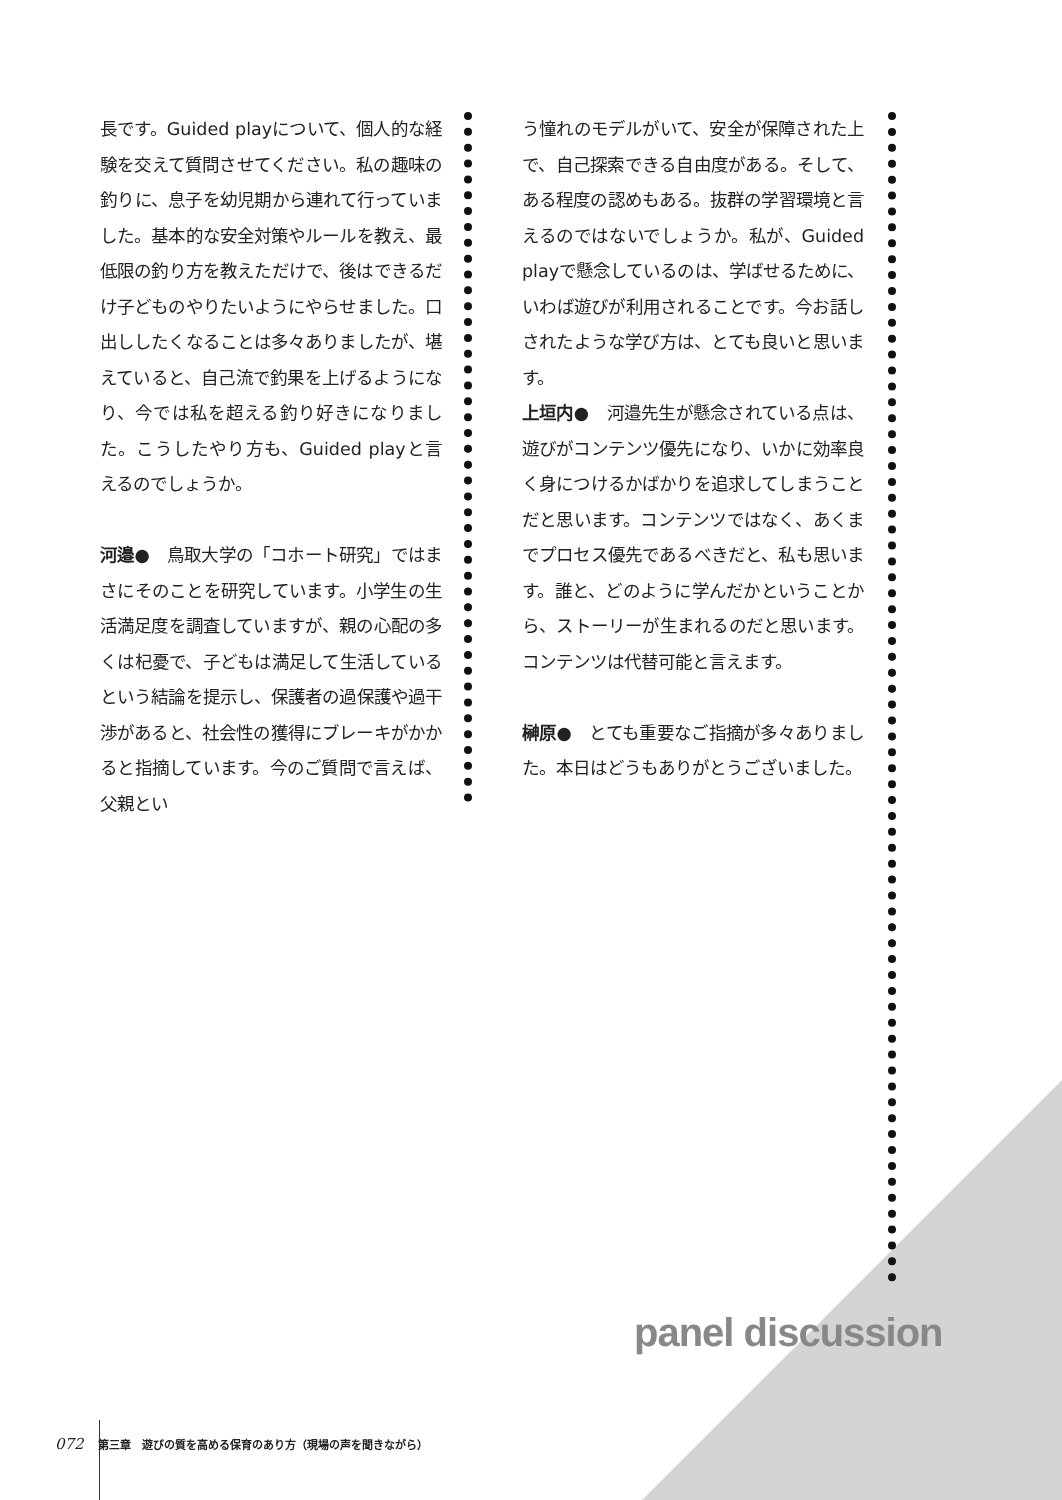長です。Guided playについて、個人的な経験を交えて質問させてください。私の趣味の釣りに、息子を幼児期から連れて行っていました。基本的な安全対策やルールを教え、最低限の釣り方を教えただけで、後はできるだけ子どものやりたいようにやらせました。口出ししたくなることは多々ありましたが、堪えていると、自己流で釣果を上げるようになり、今では私を超える釣り好きになりました。こうしたやり方も、Guided playと言えるのでしょうか。
河邉●　鳥取大学の「コホート研究」ではまさにそのことを研究しています。小学生の生活満足度を調査していますが、親の心配の多くは杞憂で、子どもは満足して生活しているという結論を提示し、保護者の過保護や過干渉があると、社会性の獲得にブレーキがかかると指摘しています。今のご質問で言えば、父親とい
う憧れのモデルがいて、安全が保障された上で、自己探索できる自由度がある。そして、ある程度の認めもある。抜群の学習環境と言えるのではないでしょうか。私が、Guided playで懸念しているのは、学ばせるために、いわば遊びが利用されることです。今お話しされたような学び方は、とても良いと思います。
上垣内●　河邉先生が懸念されている点は、遊びがコンテンツ優先になり、いかに効率良く身につけるかばかりを追求してしまうことだと思います。コンテンツではなく、あくまでプロセス優先であるべきだと、私も思います。誰と、どのように学んだかということから、ストーリーが生まれるのだと思います。コンテンツは代替可能と言えます。
榊原●　とても重要なご指摘が多々ありました。本日はどうもありがとうございました。
panel discussion
072 第三章　遊びの質を高める保育のあり方（現場の声を聞きながら）